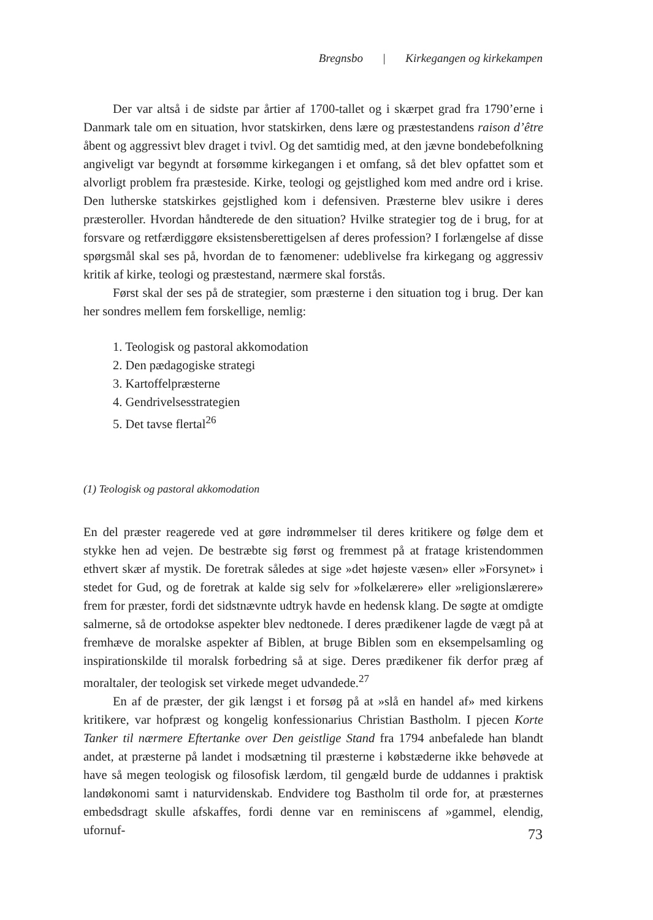Bregnsbo | Kirkegangen og kirkekampen
Der var altså i de sidste par årtier af 1700-tallet og i skærpet grad fra 1790’erne i Danmark tale om en situation, hvor statskirken, dens lære og præstestandens raison d’être åbent og aggressivt blev draget i tvivl. Og det samtidig med, at den jævne bondebefolkning angiveligt var begyndt at forsømme kirkegangen i et omfang, så det blev opfattet som et alvorligt problem fra præsteside. Kirke, teologi og gejstlighed kom med andre ord i krise. Den lutherske statskirkes gejstlighed kom i defensiven. Præsterne blev usikre i deres præsteroller. Hvordan håndterede de den situation? Hvilke strategier tog de i brug, for at forsvare og retfærdiggøre eksistensberettigelsen af deres profession? I forlængelse af disse spørgsmål skal ses på, hvordan de to fænomener: udeblivelse fra kirkegang og aggressiv kritik af kirke, teologi og præstestand, nærmere skal forstås.
Først skal der ses på de strategier, som præsterne i den situation tog i brug. Der kan her sondres mellem fem forskellige, nemlig:
1. Teologisk og pastoral akkomodation
2. Den pædagogiske strategi
3. Kartoffelpræsterne
4. Gendrivelsesstrategien
5. Det tavse flertal<sup>26</sup>
(1) Teologisk og pastoral akkomodation
En del præster reagerede ved at gøre indrømmelser til deres kritikere og følge dem et stykke hen ad vejen. De bestræbte sig først og fremmest på at fratage kristendommen ethvert skær af mystik. De foretrak således at sige »det højeste væsen» eller »Forsynet» i stedet for Gud, og de foretrak at kalde sig selv for »folkelærere» eller »religionslærere» frem for præster, fordi det sidstnævnte udtryk havde en hedensk klang. De søgte at omdigte salmerne, så de ortodokse aspekter blev nedtonede. I deres prædikener lagde de vægt på at fremhæve de moralske aspekter af Biblen, at bruge Biblen som en eksempelsamling og inspirationskilde til moralsk forbedring så at sige. Deres prædikener fik derfor præg af moraltaler, der teologisk set virkede meget udvandede.<sup>27</sup>
En af de præster, der gik længst i et forsøg på at »slå en handel af» med kirkens kritikere, var hofpræst og kongelig konfessionarius Christian Bastholm. I pjecen Korte Tanker til nærmere Eftertanke over Den geistlige Stand fra 1794 anbefalede han blandt andet, at præsterne på landet i modsætning til præsterne i købstæderne ikke behøvede at have så megen teologisk og filosofisk lærdom, til gengæld burde de uddannes i praktisk landøkonomi samt i naturvidenskab. Endvidere tog Bastholm til orde for, at præsternes embedsdragt skulle afskaffes, fordi denne var en reminiscens af »gammel, elendig, ufornuf-
73